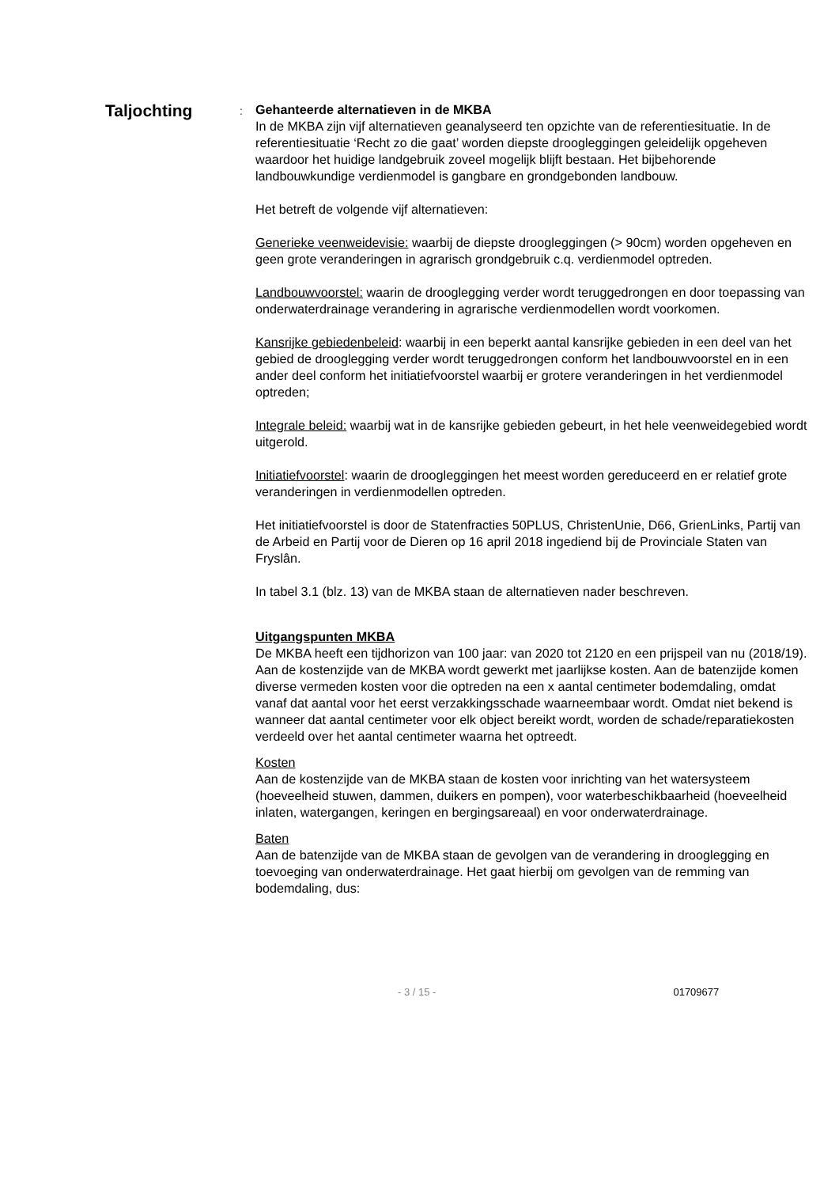Taljochting
:
Gehanteerde alternatieven in de MKBA
In de MKBA zijn vijf alternatieven geanalyseerd ten opzichte van de referentiesituatie. In de referentiesituatie ‘Recht zo die gaat’ worden diepste drooglegging­en geleidelijk opgeheven waardoor het huidige landgebruik zoveel mogelijk blijft bestaan. Het bijbehorende landbouwkundige verdienmodel is gangbare en grondgebonden landbouw.
Het betreft de volgende vijf alternatieven:
Generieke veenweidevisie: waarbij de diepste drooglegging­en (> 90cm) worden opgeheven en geen grote veranderingen in agrarisch grondgebruik c.q. verdienmodel optreden.
Landbouwvoorstel: waarin de drooglegging verder wordt teruggedrongen en door toepassing van onderwaterdrainage verandering in agrarische verdienmodellen wordt voorkomen.
Kansrijke gebiedenbeleid: waarbij in een beperkt aantal kansrijke gebieden in een deel van het gebied de drooglegging verder wordt teruggedrongen conform het landbouwvoorstel en in een ander deel conform het initiatiefvoorstel waarbij er grotere veranderingen in het verdienmodel optreden;
Integrale beleid: waarbij wat in de kansrijke gebieden gebeurt, in het hele veenweidegebied wordt uitgerold.
Initiatiefvoorstel: waarin de drooglegging­en het meest worden gereduceerd en er relatief grote veranderingen in verdienmodellen optreden.
Het initiatiefvoorstel is door de Statenfracties 50PLUS, ChristenUnie, D66, GrienLinks, Partij van de Arbeid en Partij voor de Dieren op 16 april 2018 ingediend bij de Provinciale Staten van Fryslân.
In tabel 3.1 (blz. 13) van de MKBA staan de alternatieven nader beschreven.
Uitgangspunten MKBA
De MKBA heeft een tijdhorizon van 100 jaar: van 2020 tot 2120 en een prijspeil van nu (2018/19). Aan de kostenzijde van de MKBA wordt gewerkt met jaarlijkse kosten. Aan de batenzijde komen diverse vermeden kosten voor die optreden na een x aantal centimeter bodemdaling, omdat vanaf dat aantal voor het eerst verzakkingsschade waarneembaar wordt. Omdat niet bekend is wanneer dat aantal centimeter voor elk object bereikt wordt, worden de schade/reparatiekosten verdeeld over het aantal centimeter waarna het optreedt.
Kosten
Aan de kostenzijde van de MKBA staan de kosten voor inrichting van het watersysteem (hoeveelheid stuwen, dammen, duikers en pompen), voor waterbeschikbaarheid (hoeveelheid inlaten, watergangen, keringen en bergingsareaal) en voor onderwaterdrainage.
Baten
Aan de batenzijde van de MKBA staan de gevolgen van de verandering in drooglegging en toevoeging van onderwaterdrainage. Het gaat hierbij om gevolgen van de remming van bodemdaling, dus:
- 3 / 15 - 01709677